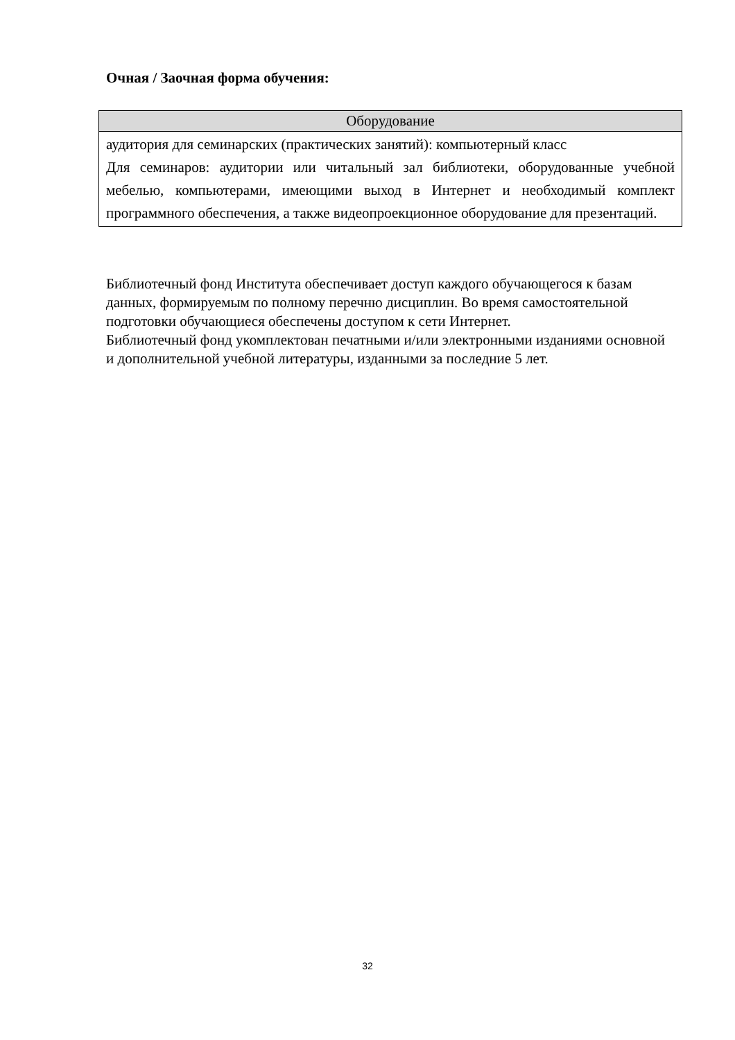Очная / Заочная форма обучения:
| Оборудование |
| --- |
| аудитория для семинарских (практических занятий): компьютерный класс Для семинаров: аудитории или читальный зал библиотеки, оборудованные учебной мебелью, компьютерами, имеющими выход в Интернет и необходимый комплект программного обеспечения, а также видеопроекционное оборудование для презентаций. |
Библиотечный фонд Института обеспечивает доступ каждого обучающегося к базам данных, формируемым по полному перечню дисциплин. Во время самостоятельной подготовки обучающиеся обеспечены доступом к сети Интернет.
Библиотечный фонд укомплектован печатными и/или электронными изданиями основной и дополнительной учебной литературы, изданными за последние 5 лет.
32